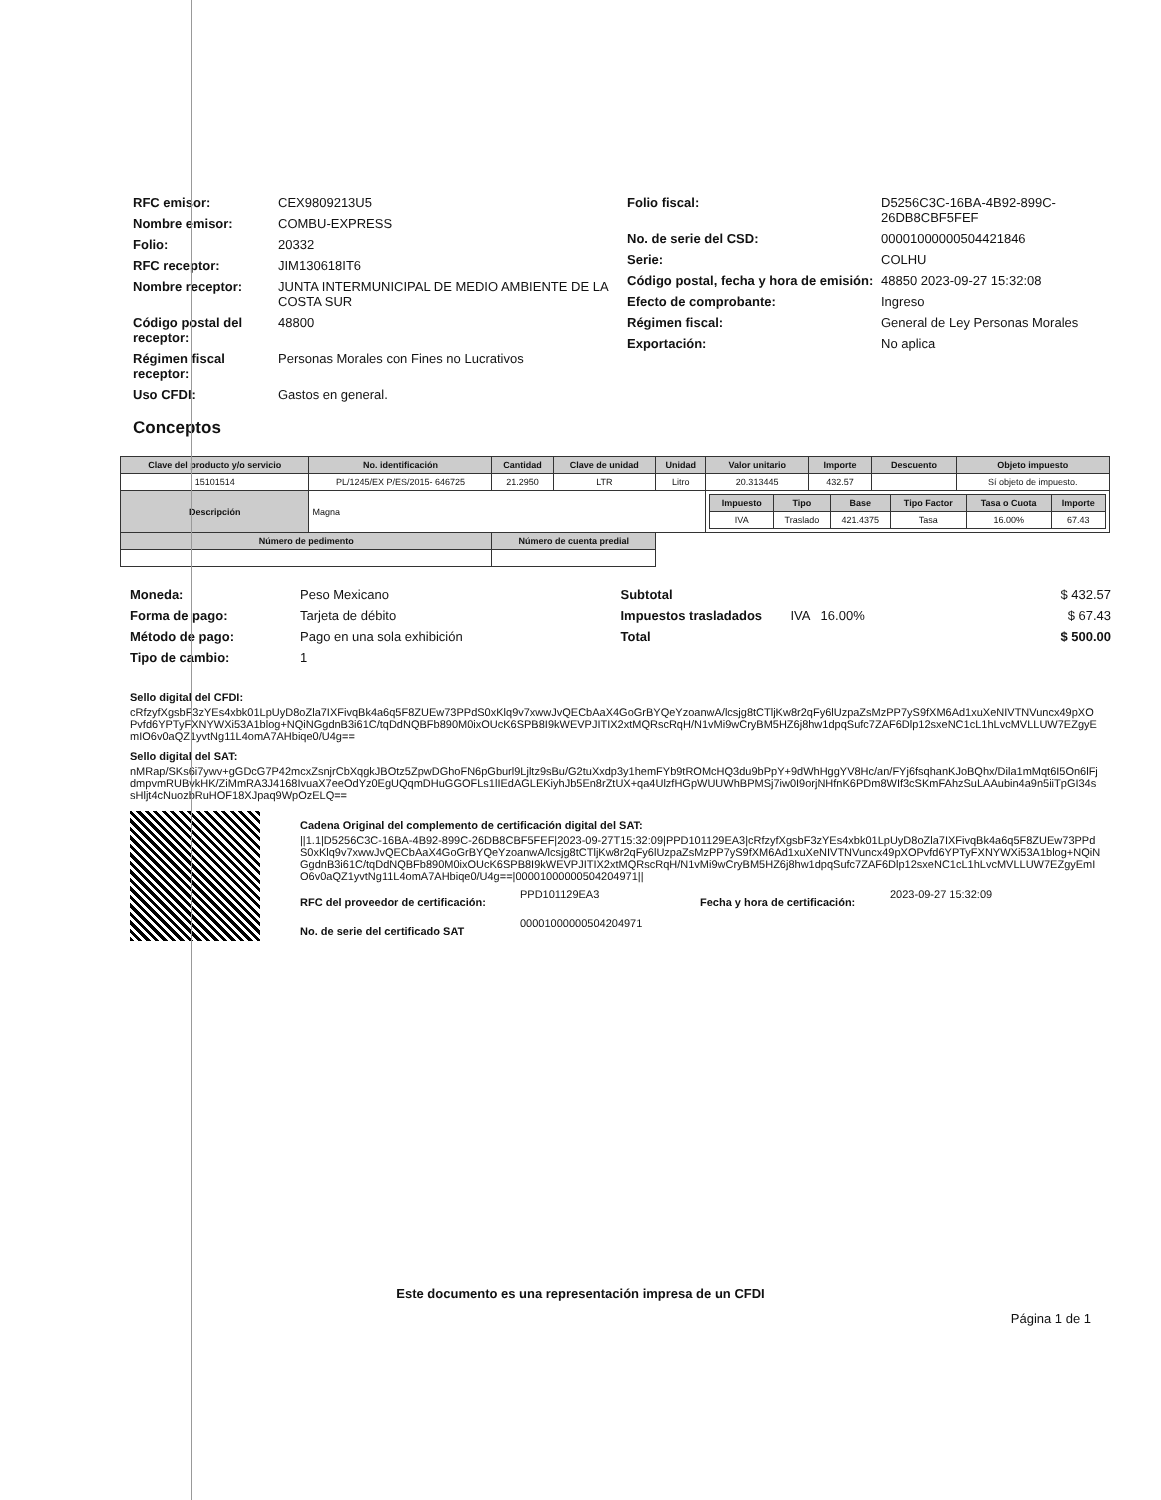RFC emisor: CEX9809213U5
Nombre emisor: COMBU-EXPRESS
Folio: 20332
RFC receptor: JIM130618IT6
Nombre receptor: JUNTA INTERMUNICIPAL DE MEDIO AMBIENTE DE LA COSTA SUR
Código postal del receptor: 48800
Régimen fiscal receptor: Personas Morales con Fines no Lucrativos
Uso CFDI: Gastos en general.
Folio fiscal: D5256C3C-16BA-4B92-899C-26DB8CBF5FEF
No. de serie del CSD: 00001000000504421846
Serie: COLHU
Código postal, fecha y hora de emisión: 48850 2023-09-27 15:32:08
Efecto de comprobante: Ingreso
Régimen fiscal: General de Ley Personas Morales
Exportación: No aplica
Conceptos
| Clave del producto y/o servicio | No. identificación | Cantidad | Clave de unidad | Unidad | Valor unitario | Importe | Descuento | Objeto impuesto |
| --- | --- | --- | --- | --- | --- | --- | --- | --- |
| 15101514 | PL/1245/EX P/ES/2015- 646725 | 21.2950 | LTR | Litro | 20.313445 | 432.57 | | Sí objeto de impuesto. |
| Descripción | Magna | | | | / Impuesto / Tipo / Base / Tipo Factor / Tasa o Cuota / Importe / / --- / --- / --- / --- / --- / --- / / IVA / Traslado / 421.4375 / Tasa / 16.00% / 67.43 / | | | |
| Número de pedimento | | Número de cuenta predial | | | | | | |
Moneda: Peso Mexicano
Forma de pago: Tarjeta de débito
Método de pago: Pago en una sola exhibición
Tipo de cambio: 1
Subtotal $ 432.57
Impuestos trasladados IVA 16.00% $ 67.43
Total $ 500.00
Sello digital del CFDI:
cRfzyfXgsbF3zYEs4xbk01LpUyD8oZla7IXFivqBk4a6q5F8ZUEw73PPdS0xKlq9v7xwwJvQECbAaX4GoGrBYQeYzoanwA/lcsjg8tCTljKw8r2qFy6lUzpaZsMzPP7yS9fXM6Ad1xuXeNIVTNVuncx49pXOPvfd6YPTyFXNYWXi53A1blog+NQiNGgdnB3i61C/tqDdNQBFb890M0ixOUcK6SPB8I9kWEVPJITIX2xtMQRscRqH/N1vMi9wCryBM5HZ6j8hw1dpqSufc7ZAF6Dlp12sxeNC1cL1hLvcMVLLUW7EZgyEmIO6v0aQZ1yvtNg11L4omA7AHbiqe0/U4g==
Sello digital del SAT:
nMRap/SKs6i7ywv+gGDcG7P42mcxZsnjrCbXqgkJBOtz5ZpwDGhoFN6pGburl9Ljltz9sBu/G2tuXxdp3y1hemFYb9tROMcHQ3du9bPpY+9dWhHggYV8Hc/an/FYj6fsqhanKJoBQhx/Dila1mMqt6I5On6lFjdmpvmRUBvkHK/ZiMmRA3J4168IvuaX7eeOdYz0EgUQqmDHuGGOFLs1lIEdAGLEKiyhJb5En8rZtUX+qa4UlzfHGpWUUWhBPMSj7iw0I9orjNHfnK6PDm8WIf3cSKmFAhzSuLAAubin4a9n5iiTpGI34ssHljt4cNuozbRuHOF18XJpaq9WpOzELQ==
Cadena Original del complemento de certificación digital del SAT:
||1.1|D5256C3C-16BA-4B92-899C-26DB8CBF5FEF|2023-09-27T15:32:09|PPD101129EA3|cRfzyfXgsbF3zYEs4xbk01LpUyD8oZla7IXFivqBk4a6q5F8ZUEw73PPdS0xKlq9v7xwwJvQECbAaX4GoGrBYQeYzoanwA/lcsjg8tCTljKw8r2qFy6lUzpaZsMzPP7yS9fXM6Ad1xuXeNIVTNVuncx49pXOPvfd6YPTyFXNYWXi53A1blog+NQiNGgdnB3i61C/tqDdNQBFb890M0ixOUcK6SPB8I9kWEVPJITIX2xtMQRscRqH/N1vMi9wCryBM5HZ6j8hw1dpqSufc7ZAF6Dlp12sxeNC1cL1hLvcMVLLUW7EZgyEmIO6v0aQZ1yvtNg11L4omA7AHbiqe0/U4g==|00001000000504204971||
RFC del proveedor de certificación: PPD101129EA3 Fecha y hora de certificación: 2023-09-27 15:32:09
No. de serie del certificado SAT 00001000000504204971
Este documento es una representación impresa de un CFDI
Página 1 de 1